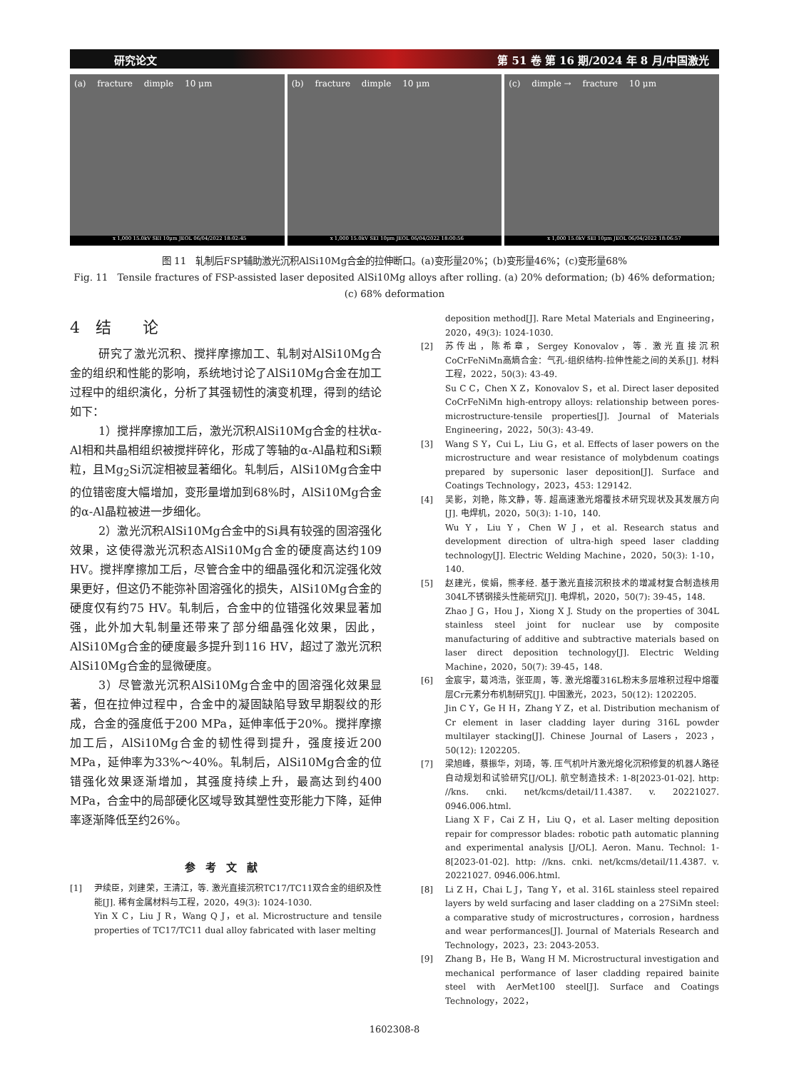研究论文 第 51 卷 第 16 期/2024 年 8 月/中国激光
(a) fracture dimple 10 μm
x 1,000 15.0kV SEI 10μm JEOL 06/04/2022 18:02:45
(b) fracture dimple 10 μm
x 1,000 15.0kV SEI 10μm JEOL 06/04/2022 18:00:56
(c) dimple → fracture 10 μm
x 1,000 15.0kV SEI 10μm JEOL 06/04/2022 18:06:57
图 11　轧制后FSP辅助激光沉积AlSi10Mg合金的拉伸断口。(a)变形量20%；(b)变形量46%；(c)变形量68%
Fig. 11　Tensile fractures of FSP-assisted laser deposited AlSi10Mg alloys after rolling. (a) 20% deformation; (b) 46% deformation; (c) 68% deformation
4　结　　论
研究了激光沉积、搅拌摩擦加工、轧制对AlSi10Mg合金的组织和性能的影响，系统地讨论了AlSi10Mg合金在加工过程中的组织演化，分析了其强韧性的演变机理，得到的结论如下：
1）搅拌摩擦加工后，激光沉积AlSi10Mg合金的柱状α-Al相和共晶相组织被搅拌碎化，形成了等轴的α-Al晶粒和Si颗粒，且Mg<sub>2</sub>Si沉淀相被显著细化。轧制后，AlSi10Mg合金中的位错密度大幅增加，变形量增加到68%时，AlSi10Mg合金的α-Al晶粒被进一步细化。
2）激光沉积AlSi10Mg合金中的Si具有较强的固溶强化效果，这使得激光沉积态AlSi10Mg合金的硬度高达约109 HV。搅拌摩擦加工后，尽管合金中的细晶强化和沉淀强化效果更好，但这仍不能弥补固溶强化的损失，AlSi10Mg合金的硬度仅有约75 HV。轧制后，合金中的位错强化效果显著加强，此外加大轧制量还带来了部分细晶强化效果，因此，AlSi10Mg合金的硬度最多提升到116 HV，超过了激光沉积AlSi10Mg合金的显微硬度。
3）尽管激光沉积AlSi10Mg合金中的固溶强化效果显著，但在拉伸过程中，合金中的凝固缺陷导致早期裂纹的形成，合金的强度低于200 MPa，延伸率低于20%。搅拌摩擦加工后，AlSi10Mg合金的韧性得到提升，强度接近200 MPa，延伸率为33%～40%。轧制后，AlSi10Mg合金的位错强化效果逐渐增加，其强度持续上升，最高达到约400 MPa，合金中的局部硬化区域导致其塑性变形能力下降，延伸率逐渐降低至约26%。
参考文献
[1] 尹续臣，刘建荣，王清江，等. 激光直接沉积TC17/TC11双合金的组织及性能[J]. 稀有金属材料与工程，2020，49(3): 1024-1030.
Yin X C，Liu J R，Wang Q J，et al. Microstructure and tensile properties of TC17/TC11 dual alloy fabricated with laser melting
deposition method[J]. Rare Metal Materials and Engineering，2020，49(3): 1024-1030.
[2] 苏传出，陈希章，Sergey Konovalov，等. 激光直接沉积CoCrFeNiMn高熵合金：气孔-组织结构-拉伸性能之间的关系[J]. 材料工程，2022，50(3): 43-49.
Su C C，Chen X Z，Konovalov S，et al. Direct laser deposited CoCrFeNiMn high-entropy alloys: relationship between pores-microstructure-tensile properties[J]. Journal of Materials Engineering，2022，50(3): 43-49.
[3] Wang S Y，Cui L，Liu G，et al. Effects of laser powers on the microstructure and wear resistance of molybdenum coatings prepared by supersonic laser deposition[J]. Surface and Coatings Technology，2023，453: 129142.
[4] 吴影，刘艳，陈文静，等. 超高速激光熔覆技术研究现状及其发展方向[J]. 电焊机，2020，50(3): 1-10，140.
Wu Y，Liu Y，Chen W J，et al. Research status and development direction of ultra-high speed laser cladding technology[J]. Electric Welding Machine，2020，50(3): 1-10，140.
[5] 赵建光，侯娟，熊孝经. 基于激光直接沉积技术的增减材复合制造核用304L不锈钢接头性能研究[J]. 电焊机，2020，50(7): 39-45，148.
Zhao J G，Hou J，Xiong X J. Study on the properties of 304L stainless steel joint for nuclear use by composite manufacturing of additive and subtractive materials based on laser direct deposition technology[J]. Electric Welding Machine，2020，50(7): 39-45，148.
[6] 金宸宇，葛鸿浩，张亚周，等. 激光熔覆316L粉末多层堆积过程中熔覆层Cr元素分布机制研究[J]. 中国激光，2023，50(12): 1202205.
Jin C Y，Ge H H，Zhang Y Z，et al. Distribution mechanism of Cr element in laser cladding layer during 316L powder multilayer stacking[J]. Chinese Journal of Lasers，2023，50(12): 1202205.
[7] 梁旭峰，蔡振华，刘琦，等. 压气机叶片激光熔化沉积修复的机器人路径自动规划和试验研究[J/OL]. 航空制造技术: 1-8[2023-01-02]. http: //kns. cnki. net/kcms/detail/11.4387. v. 20221027. 0946.006.html.
Liang X F，Cai Z H，Liu Q，et al. Laser melting deposition repair for compressor blades: robotic path automatic planning and experimental analysis [J/OL]. Aeron. Manu. Technol: 1-8[2023-01-02]. http: //kns. cnki. net/kcms/detail/11.4387. v. 20221027. 0946.006.html.
[8] Li Z H，Chai L J，Tang Y，et al. 316L stainless steel repaired layers by weld surfacing and laser cladding on a 27SiMn steel: a comparative study of microstructures，corrosion，hardness and wear performances[J]. Journal of Materials Research and Technology，2023，23: 2043-2053.
[9] Zhang B，He B，Wang H M. Microstructural investigation and mechanical performance of laser cladding repaired bainite steel with AerMet100 steel[J]. Surface and Coatings Technology，2022，
1602308-8